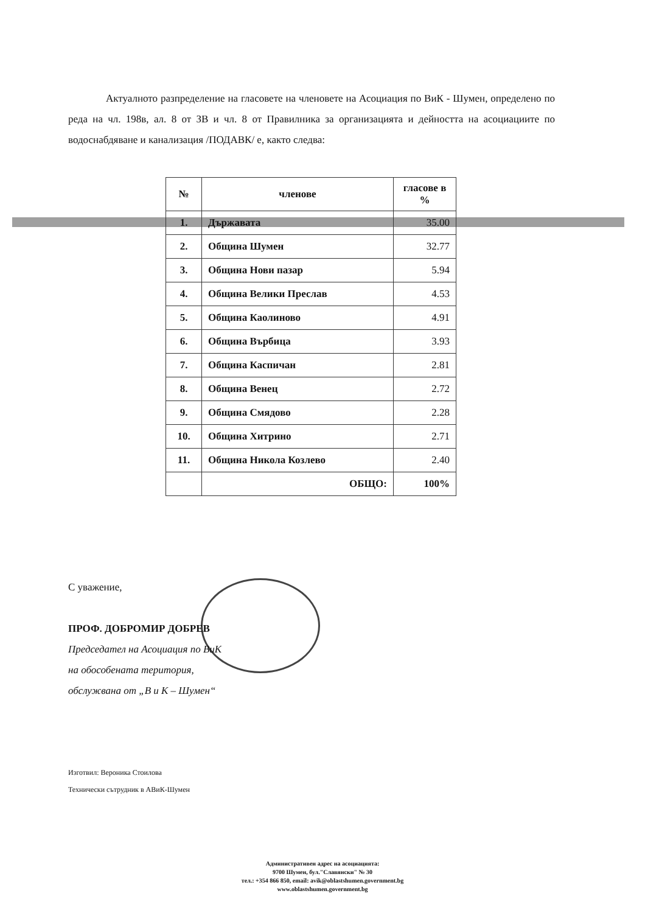Актуалното разпределение на гласовете на членовете на Асоциация по ВиК - Шумен, определено по реда на чл. 198в, ал. 8 от ЗВ и чл. 8 от Правилника за организацията и дейността на асоциациите по водоснабдяване и канализация /ПОДАВК/ е, както следва:
| № | членове | гласове в % |
| --- | --- | --- |
| 1. | Държавата | 35.00 |
| 2. | Община Шумен | 32.77 |
| 3. | Община Нови пазар | 5.94 |
| 4. | Община Велики Преслав | 4.53 |
| 5. | Община Каолиново | 4.91 |
| 6. | Община Върбица | 3.93 |
| 7. | Община Каспичан | 2.81 |
| 8. | Община Венец | 2.72 |
| 9. | Община Смядово | 2.28 |
| 10. | Община Хитрино | 2.71 |
| 11. | Община Никола Козлево | 2.40 |
| | ОБЩО: | 100% |
С уважение,
ПРОФ. ДОБРОМИР ДОБРЕВ
Председател на Асоциация по ВиК
на обособената територия,
обслужвана от „В и К – Шумен“
Изготвил: Вероника Стоилова
Технически сътрудник в АВиК-Шумен
Административен адрес на асоциацията:
9700 Шумен, бул."Славянски" № 30
тел.: +354 866 850, email: avik@oblastshumen.government.bg
www.oblastshumen.government.bg